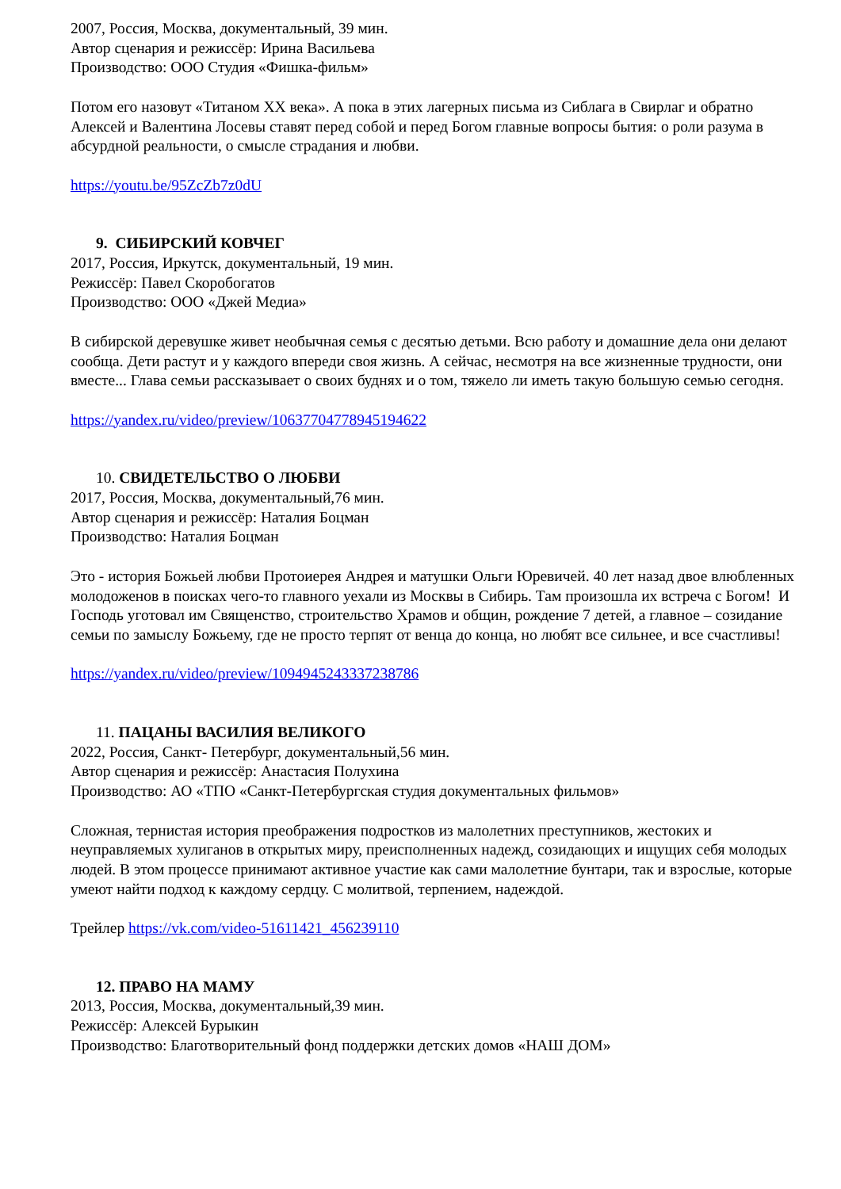2007, Россия, Москва, документальный, 39 мин.
Автор сценария и режиссёр: Ирина Васильева
Производство: ООО Студия «Фишка-фильм»
Потом его назовут «Титаном XX века». А пока в этих лагерных письма из Сиблага в Свирлаг и обратно Алексей и Валентина Лосевы ставят перед собой и перед Богом главные вопросы бытия: о роли разума в абсурдной реальности, о смысле страдания и любви.
https://youtu.be/95ZcZb7z0dU
9. СИБИРСКИЙ КОВЧЕГ
2017, Россия, Иркутск, документальный, 19 мин.
Режиссёр: Павел Скоробогатов
Производство: ООО «Джей Медиа»
В сибирской деревушке живет необычная семья с десятью детьми. Всю работу и домашние дела они делают сообща. Дети растут и у каждого впереди своя жизнь. А сейчас, несмотря на все жизненные трудности, они вместе... Глава семьи рассказывает о своих буднях и о том, тяжело ли иметь такую большую семью сегодня.
https://yandex.ru/video/preview/10637704778945194622
10. СВИДЕТЕЛЬСТВО О ЛЮБВИ
2017, Россия, Москва, документальный,76 мин.
Автор сценария и режиссёр: Наталия Боцман
Производство: Наталия Боцман
Это - история Божьей любви Протоиерея Андрея и матушки Ольги Юревичей. 40 лет назад двое влюбленных молодоженов в поисках чего-то главного уехали из Москвы в Сибирь. Там произошла их встреча с Богом! И Господь уготовал им Священство, строительство Храмов и общин, рождение 7 детей, а главное – созидание семьи по замыслу Божьему, где не просто терпят от венца до конца, но любят все сильнее, и все счастливы!
https://yandex.ru/video/preview/1094945243337238786
11. ПАЦАНЫ ВАСИЛИЯ ВЕЛИКОГО
2022, Россия, Санкт- Петербург, документальный,56 мин.
Автор сценария и режиссёр: Анастасия Полухина
Производство: АО «ТПО «Санкт-Петербургская студия документальных фильмов»
Сложная, тернистая история преображения подростков из малолетних преступников, жестоких и неуправляемых хулиганов в открытых миру, преисполненных надежд, созидающих и ищущих себя молодых людей. В этом процессе принимают активное участие как сами малолетние бунтари, так и взрослые, которые умеют найти подход к каждому сердцу. С молитвой, терпением, надеждой.
Трейлер https://vk.com/video-51611421_456239110
12. ПРАВО НА МАМУ
2013, Россия, Москва, документальный,39 мин.
Режиссёр: Алексей Бурыкин
Производство: Благотворительный фонд поддержки детских домов «НАШ ДОМ»